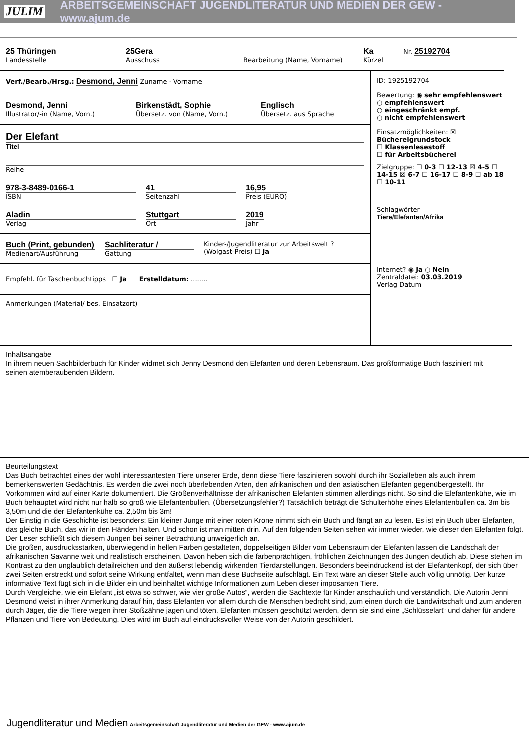JULIM ARBEITSGEMEINSCHAFT JUGENDLITERATUR UND MEDIEN DER GEW - www.ajum.de
25 Thüringen
Landesstelle
25Gera
Ausschuss
Bearbeitung (Name, Vorname)
Ka
Kürzel
Nr. 25192704
Verf./Bearb./Hrsg.: Desmond, Jenni Zuname · Vorname
Desmond, Jenni
Illustrator/-in (Name, Vorn.)
Birkenstädt, Sophie
Übersetz. von (Name, Vorn.)
Englisch
Übersetz. aus Sprache
Der Elefant
Titel
Reihe
978-3-8489-0166-1
ISBN
41
Seitenzahl
16,95
Preis (EURO)
Aladin
Verlag
Stuttgart
Ort
2019
Jahr
Buch (Print, gebunden)
Medienart/Ausführung
Sachliteratur /
Gattung
Kinder-/Jugendliteratur zur Arbeitswelt ? (Wolgast-Preis) ☐ Ja
Empfehl. für Taschenbuchtipps ☐ Ja Erstelldatum: ........
Anmerkungen (Material/ bes. Einsatzort)
ID: 1925192704
Bewertung: ◉ sehr empfehlenswert
○ empfehlenswert
○ eingeschränkt empf.
○ nicht empfehlenswert
Einsatzmöglichkeiten: ☒ Büchereigrundstock
☐ Klassenlesestoff
☐ für Arbeitsbücherei
Zielgruppe: ☐ 0-3 ☐ 12-13 ☒ 4-5 ☐ 14-15 ☒ 6-7 ☐ 16-17 ☐ 8-9 ☐ ab 18 ☐ 10-11
Schlagwörter
Tiere/Elefanten/Afrika
Internet? ◉ Ja ○ Nein
Zentraldatei: 03.03.2019
Verlag Datum
Inhaltsangabe
In ihrem neuen Sachbilderbuch für Kinder widmet sich Jenny Desmond den Elefanten und deren Lebensraum. Das großformatige Buch fasziniert mit seinen atemberaubenden Bildern.
Beurteilungstext
Das Buch betrachtet eines der wohl interessantesten Tiere unserer Erde, denn diese Tiere faszinieren sowohl durch ihr Sozialleben als auch ihrem bemerkenswerten Gedächtnis. Es werden die zwei noch überlebenden Arten, den afrikanischen und den asiatischen Elefanten gegenübergestellt. Ihr Vorkommen wird auf einer Karte dokumentiert. Die Größenverhältnisse der afrikanischen Elefanten stimmen allerdings nicht. So sind die Elefantenkühe, wie im Buch behauptet wird nicht nur halb so groß wie Elefantenbullen. (Übersetzungsfehler?) Tatsächlich beträgt die Schulterhöhe eines Elefantenbullen ca. 3m bis 3,50m und die der Elefantenkühe ca. 2,50m bis 3m!
Der Einstig in die Geschichte ist besonders: Ein kleiner Junge mit einer roten Krone nimmt sich ein Buch und fängt an zu lesen. Es ist ein Buch über Elefanten, das gleiche Buch, das wir in den Händen halten. Und schon ist man mitten drin. Auf den folgenden Seiten sehen wir immer wieder, wie dieser den Elefanten folgt. Der Leser schließt sich diesem Jungen bei seiner Betrachtung unweigerlich an.
Die großen, ausdrucksstarken, überwiegend in hellen Farben gestalteten, doppelseitigen Bilder vom Lebensraum der Elefanten lassen die Landschaft der afrikanischen Savanne weit und realistisch erscheinen. Davon heben sich die farbenprächtigen, fröhlichen Zeichnungen des Jungen deutlich ab. Diese stehen im Kontrast zu den unglaublich detailreichen und den äußerst lebendig wirkenden Tierdarstellungen. Besonders beeindruckend ist der Elefantenkopf, der sich über zwei Seiten erstreckt und sofort seine Wirkung entfaltet, wenn man diese Buchseite aufschlägt. Ein Text wäre an dieser Stelle auch völlig unnötig. Der kurze informative Text fügt sich in die Bilder ein und beinhaltet wichtige Informationen zum Leben dieser imposanten Tiere.
Durch Vergleiche, wie ein Elefant „ist etwa so schwer, wie vier große Autos“, werden die Sachtexte für Kinder anschaulich und verständlich. Die Autorin Jenni Desmond weist in ihrer Anmerkung darauf hin, dass Elefanten vor allem durch die Menschen bedroht sind, zum einen durch die Landwirtschaft und zum anderen durch Jäger, die die Tiere wegen ihrer Stoßzähne jagen und töten. Elefanten müssen geschützt werden, denn sie sind eine „Schlüsselart“ und daher für andere Pflanzen und Tiere von Bedeutung. Dies wird im Buch auf eindrucksvoller Weise von der Autorin geschildert.
Jugendliteratur und Medien Arbeitsgemeinschaft Jugendliteratur und Medien der GEW - www.ajum.de